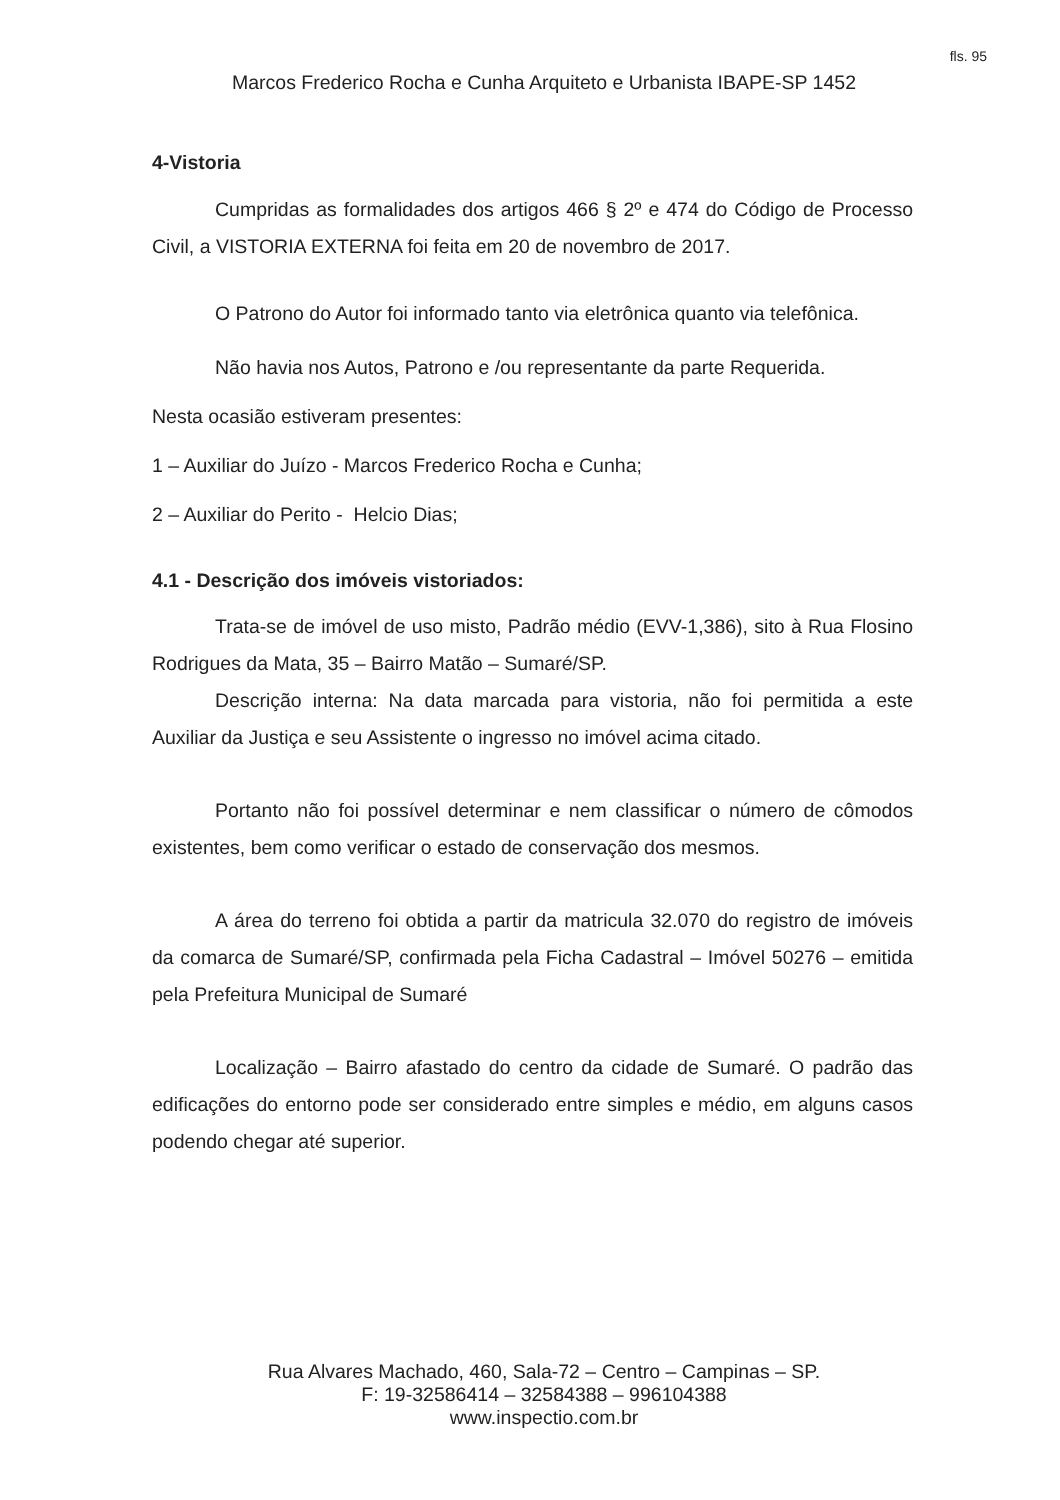fls. 95
Marcos Frederico Rocha e Cunha Arquiteto e Urbanista IBAPE-SP 1452
4-Vistoria
Cumpridas as formalidades dos artigos 466 § 2º e 474 do Código de Processo Civil, a VISTORIA EXTERNA foi feita em 20 de novembro de 2017.
O Patrono do Autor foi informado tanto via eletrônica quanto via telefônica.
Não havia nos Autos, Patrono e /ou representante da parte Requerida.
Nesta ocasião estiveram presentes:
1 – Auxiliar do Juízo - Marcos Frederico Rocha e Cunha;
2 – Auxiliar do Perito - Helcio Dias;
4.1 - Descrição dos imóveis vistoriados:
Trata-se de imóvel de uso misto, Padrão médio (EVV-1,386), sito à Rua Flosino Rodrigues da Mata, 35 – Bairro Matão – Sumaré/SP.
Descrição interna: Na data marcada para vistoria, não foi permitida a este Auxiliar da Justiça e seu Assistente o ingresso no imóvel acima citado.
Portanto não foi possível determinar e nem classificar o número de cômodos existentes, bem como verificar o estado de conservação dos mesmos.
A área do terreno foi obtida a partir da matricula 32.070 do registro de imóveis da comarca de Sumaré/SP, confirmada pela Ficha Cadastral – Imóvel 50276 – emitida pela Prefeitura Municipal de Sumaré
Localização – Bairro afastado do centro da cidade de Sumaré. O padrão das edificações do entorno pode ser considerado entre simples e médio, em alguns casos podendo chegar até superior.
Rua Alvares Machado, 460, Sala-72 – Centro – Campinas – SP.
F: 19-32586414 – 32584388 – 996104388
www.inspectio.com.br